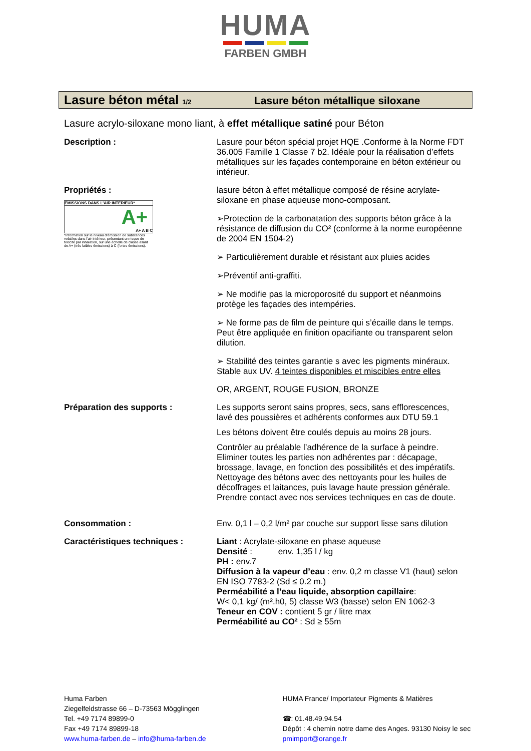HUMA
FARBEN GMBH
Lasure béton métal 1/2
Lasure béton métallique siloxane
Lasure acrylo-siloxane mono liant, à effet métallique satiné pour Béton
Description : Lasure pour béton spécial projet HQE .Conforme à la Norme FDT 36.005 Famille 1 Classe 7 b2. Idéale pour la réalisation d’effets métalliques sur les façades contemporaine en béton extérieur ou intérieur.
Propriétés :
ÉMISSIONS DANS L’AIR INTÉRIEUR*
A+
A+ A B C
*Information sur le niveau d’émission de substances volatiles dans l’air intérieur, présentant un risque de toxicité par inhalation, sur une échelle de classe allant de A+ (très faibles émissions) à C (fortes émissions).
lasure béton à effet métallique composé de résine acrylate-siloxane en phase aqueuse mono-composant.
➢Protection de la carbonatation des supports béton grâce à la résistance de diffusion du CO² (conforme à la norme européenne de 2004 EN 1504-2)
➢ Particulièrement durable et résistant aux pluies acides
➢Préventif anti-graffiti.
➢ Ne modifie pas la microporosité du support et néanmoins protège les façades des intempéries.
➢ Ne forme pas de film de peinture qui s’écaille dans le temps. Peut être appliquée en finition opacifiante ou transparent selon dilution.
➢ Stabilité des teintes garantie s avec les pigments minéraux. Stable aux UV. 4 teintes disponibles et miscibles entre elles
OR, ARGENT, ROUGE FUSION, BRONZE
Préparation des supports : Les supports seront sains propres, secs, sans efflorescences, lavé des poussières et adhérents conformes aux DTU 59.1
Les bétons doivent être coulés depuis au moins 28 jours.
Contrôler au préalable l’adhérence de la surface à peindre. Eliminer toutes les parties non adhérentes par : décapage, brossage, lavage, en fonction des possibilités et des impératifs. Nettoyage des bétons avec des nettoyants pour les huiles de décoffrages et laitances, puis lavage haute pression générale. Prendre contact avec nos services techniques en cas de doute.
Consommation : Env. 0,1 l – 0,2 l/m² par couche sur support lisse sans dilution
Caractéristiques techniques : Liant : Acrylate-siloxane en phase aqueuse
Densité : env. 1,35 l / kg
PH : env.7
Diffusion à la vapeur d’eau : env. 0,2 m classe V1 (haut) selon EN ISO 7783-2 (Sd ≤ 0.2 m.)
Perméabilité a l’eau liquide, absorption capillaire:
W< 0,1 kg/ (m².h0, 5) classe W3 (basse) selon EN 1062-3
Teneur en COV : contient 5 gr / litre max
Perméabilité au CO² : Sd ≥ 55m
Huma Farben
Ziegelfeldstrasse 66 – D-73563 Mögglingen
Tel. +49 7174 89899-0
Fax +49 7174 89899-18
www.huma-farben.de – info@huma-farben.de
HUMA France/ Importateur Pigments & Matières
☎: 01.48.49.94.54
Dépôt : 4 chemin notre dame des Anges. 93130 Noisy le sec
pmimport@orange.fr